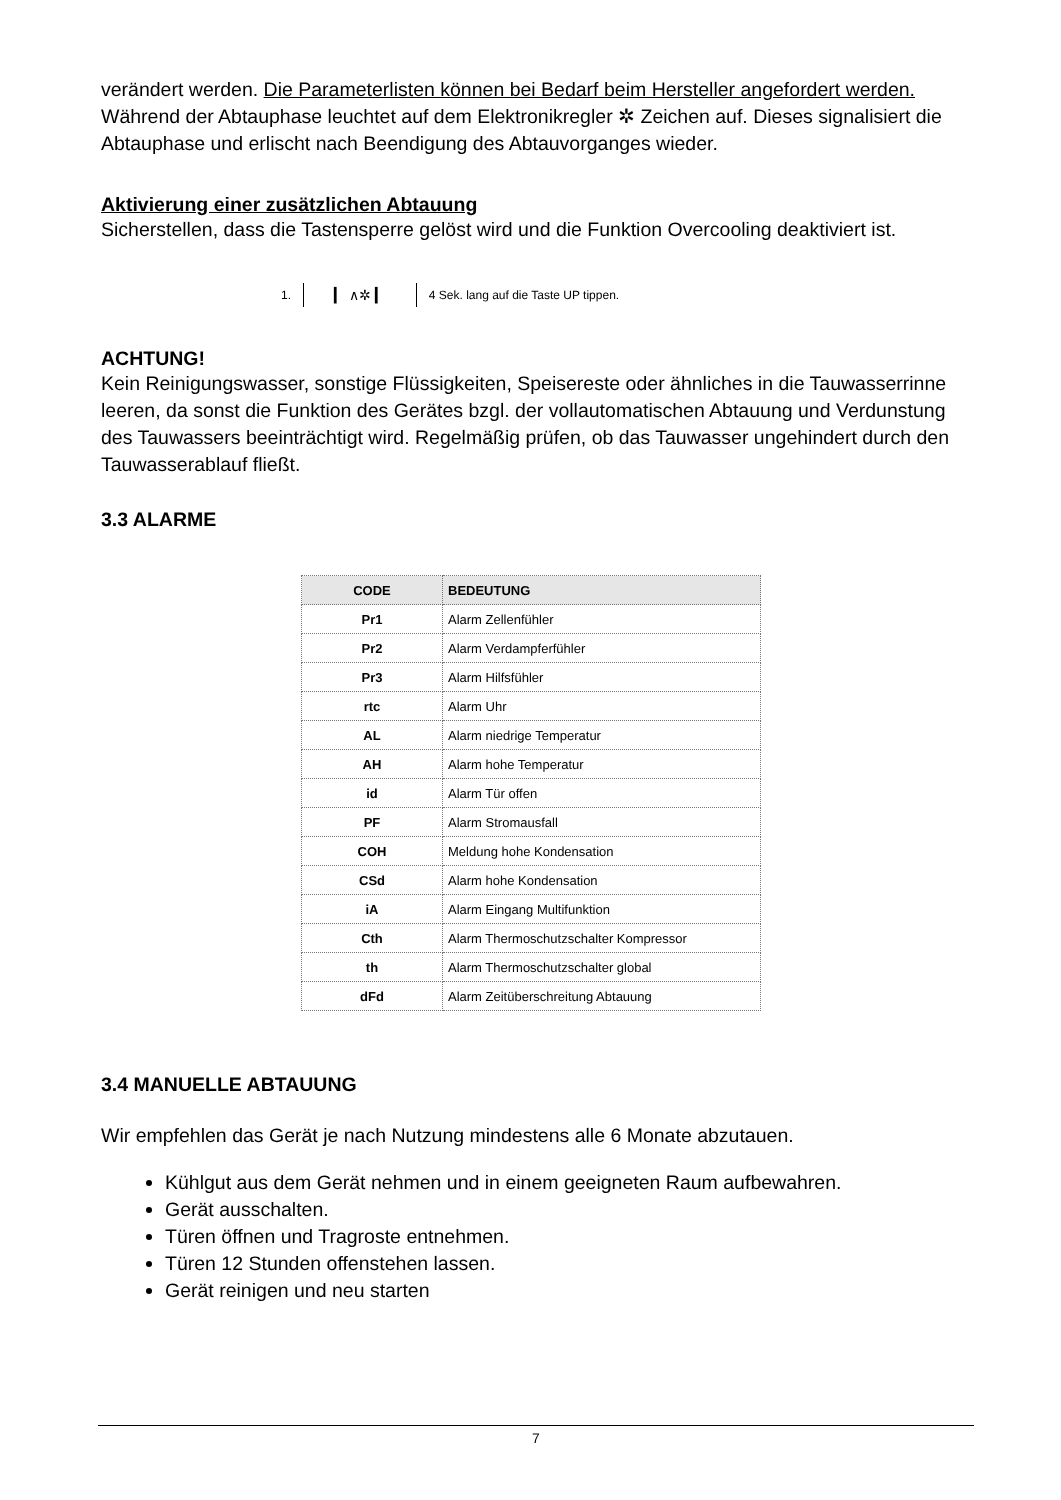verändert werden. Die Parameterlisten können bei Bedarf beim Hersteller angefordert werden. Während der Abtauphase leuchtet auf dem Elektronikregler ✲ Zeichen auf. Dieses signalisiert die Abtauphase und erlischt nach Beendigung des Abtauvorganges wieder.
Aktivierung einer zusätzlichen Abtauung
Sicherstellen, dass die Tastensperre gelöst wird und die Funktion Overcooling deaktiviert ist.
1. ▎ ∧✲ ▎ 4 Sek. lang auf die Taste UP tippen.
ACHTUNG!
Kein Reinigungswasser, sonstige Flüssigkeiten, Speisereste oder ähnliches in die Tauwasserrinne leeren, da sonst die Funktion des Gerätes bzgl. der vollautomatischen Abtauung und Verdunstung des Tauwassers beeinträchtigt wird. Regelmäßig prüfen, ob das Tauwasser ungehindert durch den Tauwasserablauf fließt.
3.3 ALARME
| CODE | BEDEUTUNG |
| --- | --- |
| Pr1 | Alarm Zellenfühler |
| Pr2 | Alarm Verdampferfühler |
| Pr3 | Alarm Hilfsfühler |
| rtc | Alarm Uhr |
| AL | Alarm niedrige Temperatur |
| AH | Alarm hohe Temperatur |
| id | Alarm Tür offen |
| PF | Alarm Stromausfall |
| COH | Meldung hohe Kondensation |
| CSd | Alarm hohe Kondensation |
| iA | Alarm Eingang Multifunktion |
| Cth | Alarm Thermoschutzschalter Kompressor |
| th | Alarm Thermoschutzschalter global |
| dFd | Alarm Zeitüberschreitung Abtauung |
3.4 MANUELLE ABTAUUNG
Wir empfehlen das Gerät je nach Nutzung mindestens alle 6 Monate abzutauen.
Kühlgut aus dem Gerät nehmen und in einem geeigneten Raum aufbewahren.
Gerät ausschalten.
Türen öffnen und Tragroste entnehmen.
Türen 12 Stunden offenstehen lassen.
Gerät reinigen und neu starten
7